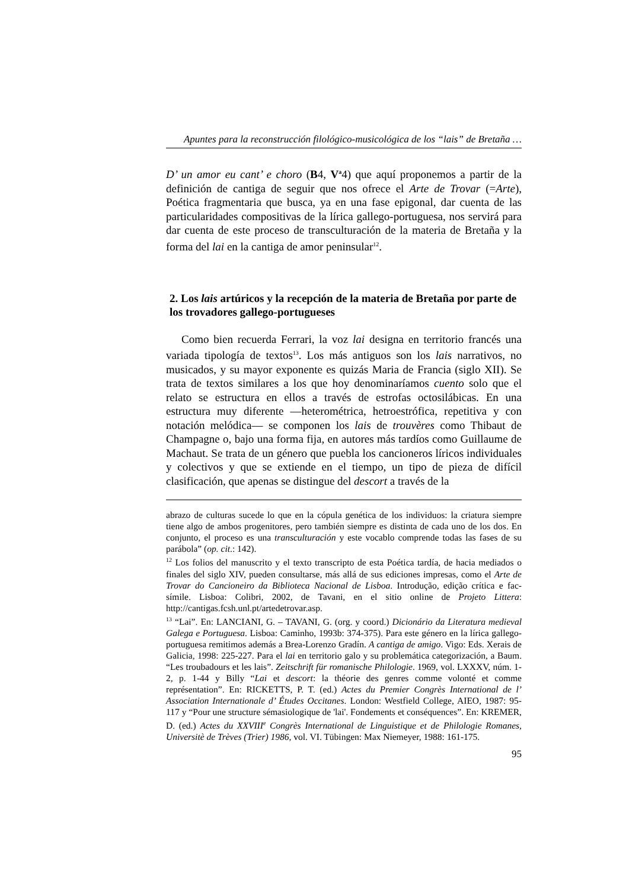Apuntes para la reconstrucción filológico-musicológica de los “lais” de Bretaña …
D’ un amor eu cant’ e choro (B4, V<sup>a</sup>4) que aquí proponemos a partir de la definición de cantiga de seguir que nos ofrece el Arte de Trovar (=Arte), Poética fragmentaria que busca, ya en una fase epigonal, dar cuenta de las particularidades compositivas de la lírica gallego-portuguesa, nos servirá para dar cuenta de este proceso de transculturación de la materia de Bretaña y la forma del lai en la cantiga de amor peninsular<sup>12</sup>.
2. Los lais artúricos y la recepción de la materia de Bretaña por parte de los trovadores gallego-portugueses
Como bien recuerda Ferrari, la voz lai designa en territorio francés una variada tipología de textos<sup>13</sup>. Los más antiguos son los lais narrativos, no musicados, y su mayor exponente es quizás Maria de Francia (siglo XII). Se trata de textos similares a los que hoy denominaríamos cuento solo que el relato se estructura en ellos a través de estrofas octosilábicas. En una estructura muy diferente ―heterométrica, hetroestrófica, repetitiva y con notación melódica― se componen los lais de trouvères como Thibaut de Champagne o, bajo una forma fija, en autores más tardíos como Guillaume de Machaut. Se trata de un género que puebla los cancioneros líricos individuales y colectivos y que se extiende en el tiempo, un tipo de pieza de difícil clasificación, que apenas se distingue del descort a través de la
abrazo de culturas sucede lo que en la cópula genética de los individuos: la criatura siempre tiene algo de ambos progenitores, pero también siempre es distinta de cada uno de los dos. En conjunto, el proceso es una transculturación y este vocablo comprende todas las fases de su parábola” (op. cit.: 142).
<sup>12</sup> Los folios del manuscrito y el texto transcripto de esta Poética tardía, de hacia mediados o finales del siglo XIV, pueden consultarse, más allá de sus ediciones impresas, como el Arte de Trovar do Cancioneiro da Biblioteca Nacional de Lisboa. Introdução, edição crítica e fac-símile. Lisboa: Colibri, 2002, de Tavani, en el sitio online de Projeto Littera: http://cantigas.fcsh.unl.pt/artedetrovar.asp.
<sup>13</sup> “Lai”. En: LANCIANI, G. – TAVANI, G. (org. y coord.) Dicionário da Literatura medieval Galega e Portuguesa. Lisboa: Caminho, 1993b: 374-375). Para este género en la lírica gallego-portuguesa remitimos además a Brea-Lorenzo Gradín. A cantiga de amigo. Vigo: Eds. Xerais de Galicia, 1998: 225-227. Para el lai en territorio galo y su problemática categorización, a Baum. “Les troubadours et les lais”. Zeitschrift für romanische Philologie. 1969, vol. LXXXV, núm. 1-2, p. 1-44 y Billy “Lai et descort: la théorie des genres comme volonté et comme représentation”. En: RICKETTS, P. T. (ed.) Actes du Premier Congrès International de l’ Association Internationale d’ Études Occitanes. London: Westfield College, AIEO, 1987: 95-117 y “Pour une structure sémasiologique de 'lai'. Fondements et conséquences”. En: KREMER, D. (ed.) Actes du XXVIII<sup>e</sup> Congrès International de Linguistique et de Philologie Romanes, Universitè de Trèves (Trier) 1986, vol. VI. Tübingen: Max Niemeyer, 1988: 161-175.
95